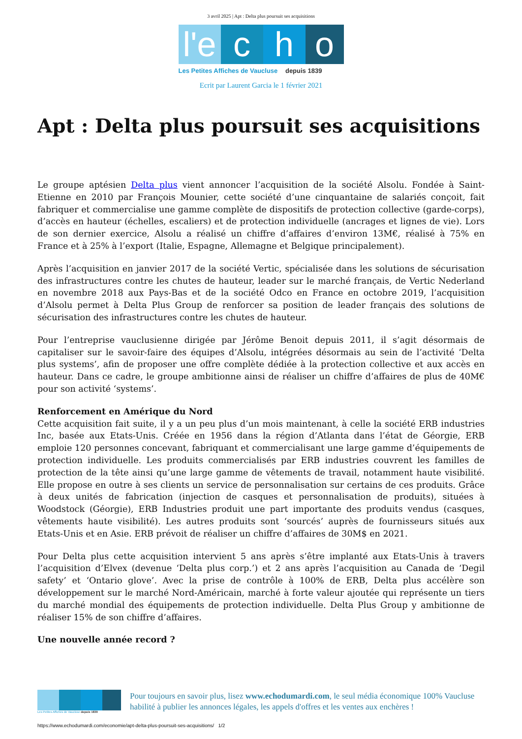3 avril 2025 | Apt : Delta plus poursuit ses acquisitions
l'e
c h o
Les Petites Affiches de Vaucluse depuis 1839
Ecrit par Laurent Garcia le 1 février 2021
Apt : Delta plus poursuit ses acquisitions
Le groupe aptésien Delta plus vient annoncer l’acquisition de la société Alsolu. Fondée à Saint-Etienne en 2010 par François Mounier, cette société d’une cinquantaine de salariés conçoit, fait fabriquer et commercialise une gamme complète de dispositifs de protection collective (garde-corps), d’accès en hauteur (échelles, escaliers) et de protection individuelle (ancrages et lignes de vie). Lors de son dernier exercice, Alsolu a réalisé un chiffre d’affaires d’environ 13M€, réalisé à 75% en France et à 25% à l’export (Italie, Espagne, Allemagne et Belgique principalement).
Après l’acquisition en janvier 2017 de la société Vertic, spécialisée dans les solutions de sécurisation des infrastructures contre les chutes de hauteur, leader sur le marché français, de Vertic Nederland en novembre 2018 aux Pays-Bas et de la société Odco en France en octobre 2019, l’acquisition d’Alsolu permet à Delta Plus Group de renforcer sa position de leader français des solutions de sécurisation des infrastructures contre les chutes de hauteur.
Pour l’entreprise vauclusienne dirigée par Jérôme Benoit depuis 2011, il s’agit désormais de capitaliser sur le savoir-faire des équipes d’Alsolu, intégrées désormais au sein de l’activité ‘Delta plus systems’, afin de proposer une offre complète dédiée à la protection collective et aux accès en hauteur. Dans ce cadre, le groupe ambitionne ainsi de réaliser un chiffre d’affaires de plus de 40M€ pour son activité ‘systems’.
Renforcement en Amérique du Nord
Cette acquisition fait suite, il y a un peu plus d’un mois maintenant, à celle la société ERB industries Inc, basée aux Etats-Unis. Créée en 1956 dans la région d’Atlanta dans l’état de Géorgie, ERB emploie 120 personnes concevant, fabriquant et commercialisant une large gamme d’équipements de protection individuelle. Les produits commercialisés par ERB industries couvrent les familles de protection de la tête ainsi qu’une large gamme de vêtements de travail, notamment haute visibilité. Elle propose en outre à ses clients un service de personnalisation sur certains de ces produits. Grâce à deux unités de fabrication (injection de casques et personnalisation de produits), situées à Woodstock (Géorgie), ERB Industries produit une part importante des produits vendus (casques, vêtements haute visibilité). Les autres produits sont ‘sourcés’ auprès de fournisseurs situés aux Etats-Unis et en Asie. ERB prévoit de réaliser un chiffre d’affaires de 30M$ en 2021.
Pour Delta plus cette acquisition intervient 5 ans après s’être implanté aux Etats-Unis à travers l’acquisition d’Elvex (devenue ‘Delta plus corp.’) et 2 ans après l’acquisition au Canada de ‘Degil safety’ et ‘Ontario glove’. Avec la prise de contrôle à 100% de ERB, Delta plus accélère son développement sur le marché Nord-Américain, marché à forte valeur ajoutée qui représente un tiers du marché mondial des équipements de protection individuelle. Delta Plus Group y ambitionne de réaliser 15% de son chiffre d’affaires.
Une nouvelle année record ?
Les Petites Affiches de Vaucluse depuis 1839
Pour toujours en savoir plus, lisez www.echodumardi.com, le seul média économique 100% Vaucluse habilité à publier les annonces légales, les appels d'offres et les ventes aux enchères !
https://www.echodumardi.com/economie/apt-delta-plus-poursuit-ses-acquisitions/ 1/2